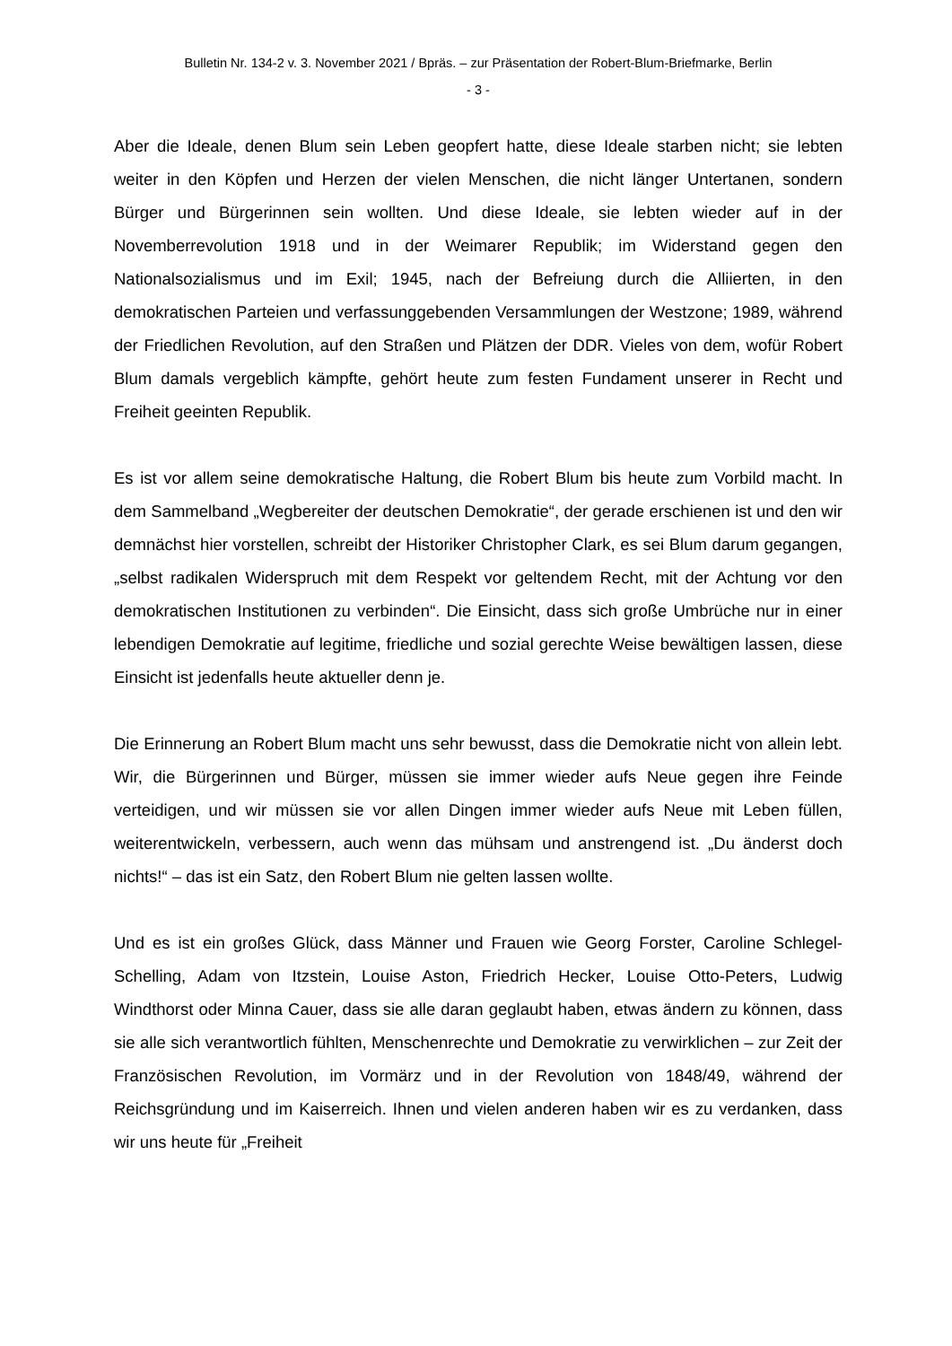Bulletin Nr. 134-2 v. 3. November 2021 / Bpräs. – zur Präsentation der Robert-Blum-Briefmarke, Berlin
- 3 -
Aber die Ideale, denen Blum sein Leben geopfert hatte, diese Ideale starben nicht; sie lebten weiter in den Köpfen und Herzen der vielen Menschen, die nicht länger Untertanen, sondern Bürger und Bürgerinnen sein wollten. Und diese Ideale, sie lebten wieder auf in der Novemberrevolution 1918 und in der Weimarer Republik; im Widerstand gegen den Nationalsozialismus und im Exil; 1945, nach der Befreiung durch die Alliierten, in den demokratischen Parteien und verfassunggebenden Versammlungen der Westzone; 1989, während der Friedlichen Revolution, auf den Straßen und Plätzen der DDR. Vieles von dem, wofür Robert Blum damals vergeblich kämpfte, gehört heute zum festen Fundament unserer in Recht und Freiheit geeinten Republik.
Es ist vor allem seine demokratische Haltung, die Robert Blum bis heute zum Vorbild macht. In dem Sammelband „Wegbereiter der deutschen Demokratie“, der gerade erschienen ist und den wir demnächst hier vorstellen, schreibt der Historiker Christopher Clark, es sei Blum darum gegangen, „selbst radikalen Widerspruch mit dem Respekt vor geltendem Recht, mit der Achtung vor den demokratischen Institutionen zu verbinden“. Die Einsicht, dass sich große Umbrüche nur in einer lebendigen Demokratie auf legitime, friedliche und sozial gerechte Weise bewältigen lassen, diese Einsicht ist jedenfalls heute aktueller denn je.
Die Erinnerung an Robert Blum macht uns sehr bewusst, dass die Demokratie nicht von allein lebt. Wir, die Bürgerinnen und Bürger, müssen sie immer wieder aufs Neue gegen ihre Feinde verteidigen, und wir müssen sie vor allen Dingen immer wieder aufs Neue mit Leben füllen, weiterentwickeln, verbessern, auch wenn das mühsam und anstrengend ist. „Du änderst doch nichts!“ – das ist ein Satz, den Robert Blum nie gelten lassen wollte.
Und es ist ein großes Glück, dass Männer und Frauen wie Georg Forster, Caroline Schlegel-Schelling, Adam von Itzstein, Louise Aston, Friedrich Hecker, Louise Otto-Peters, Ludwig Windthorst oder Minna Cauer, dass sie alle daran geglaubt haben, etwas ändern zu können, dass sie alle sich verantwortlich fühlten, Menschenrechte und Demokratie zu verwirklichen – zur Zeit der Französischen Revolution, im Vormärz und in der Revolution von 1848/49, während der Reichsgründung und im Kaiserreich. Ihnen und vielen anderen haben wir es zu verdanken, dass wir uns heute für „Freiheit